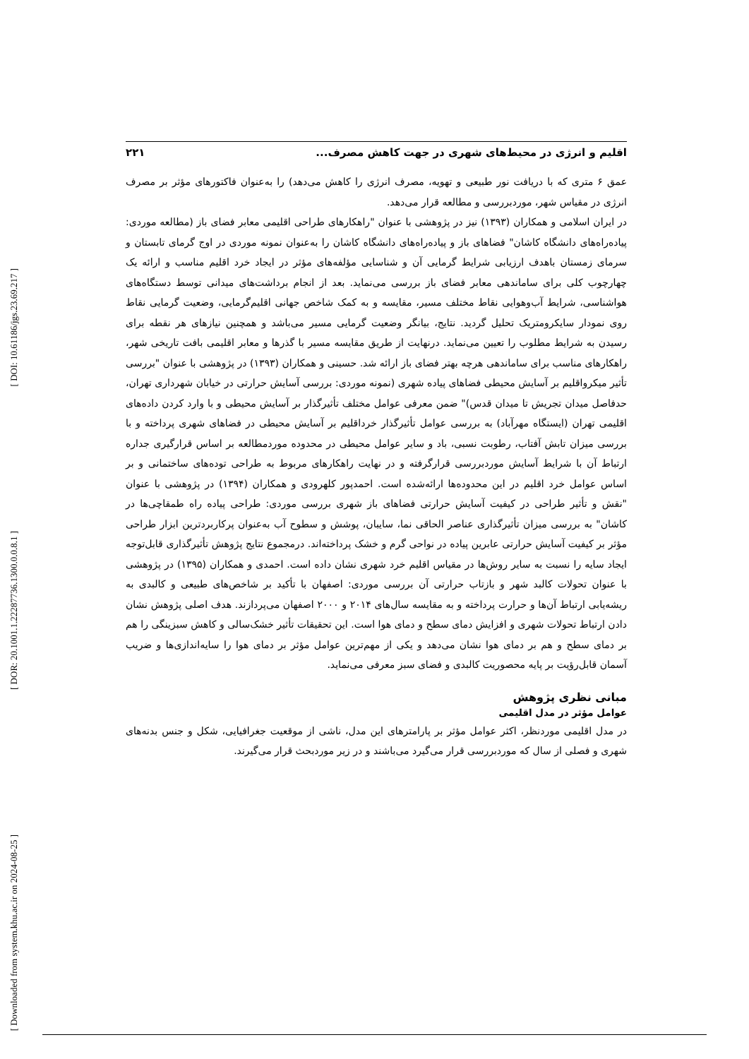[ DOI: 10.61186/jgs.23.69.217 ]
[ DOR: 20.1001.1.22287736.1300.0.0.8.1 ]
[ Downloaded from system.khu.ac.ir on 2024-08-25 ]
اقلیم و انرژی در محیط‌های شهری در جهت کاهش مصرف... ۲۲۱
عمق ۶ متری که با دریافت نور طبیعی و تهویه، مصرف انرژی را کاهش می‌دهد) را به‌عنوان فاکتورهای مؤثر بر مصرف انرژی در مقیاس شهر، موردبررسی و مطالعه قرار می‌دهد.
در ایران اسلامی و همکاران (۱۳۹۳) نیز در پژوهشی با عنوان "راهکارهای طراحی اقلیمی معابر فضای باز (مطالعه موردی: پیاده‌راه‌های دانشگاه کاشان" فضاهای باز و پیاده‌راه‌های دانشگاه کاشان را به‌عنوان نمونه موردی در اوج گرمای تابستان و سرمای زمستان باهدف ارزیابی شرایط گرمایی آن و شناسایی مؤلفه‌های مؤثر در ایجاد خرد اقلیم مناسب و ارائه یک چهارچوب کلی برای ساماندهی معابر فضای باز بررسی می‌نماید. بعد از انجام برداشت‌های میدانی توسط دستگاه‌های هواشناسی، شرایط آب‌وهوایی نقاط مختلف مسیر، مقایسه و به کمک شاخص جهانی اقلیم‌گرمایی، وضعیت گرمایی نقاط روی نمودار سایکرومتریک تحلیل گردید. نتایج، بیانگر وضعیت گرمایی مسیر می‌باشد و همچنین نیازهای هر نقطه برای رسیدن به شرایط مطلوب را تعیین می‌نماید. درنهایت از طریق مقایسه مسیر با گذرها و معابر اقلیمی بافت تاریخی شهر، راهکارهای مناسب برای ساماندهی هرچه بهتر فضای باز ارائه شد. حسینی و همکاران (۱۳۹۳) در پژوهشی با عنوان "بررسی تأثیر میکرواقلیم بر آسایش محیطی فضاهای پیاده شهری (نمونه موردی: بررسی آسایش حرارتی در خیابان شهرداری تهران، حدفاصل میدان تجریش تا میدان قدس)" ضمن معرفی عوامل مختلف تأثیرگذار بر آسایش محیطی و با وارد کردن داده‌های اقلیمی تهران (ایستگاه مهرآباد) به بررسی عوامل تأثیرگذار خرداقلیم بر آسایش محیطی در فضاهای شهری پرداخته و با بررسی میزان تابش آفتاب، رطوبت نسبی، باد و سایر عوامل محیطی در محدوده موردمطالعه بر اساس قرارگیری جداره ارتباط آن با شرایط آسایش موردبررسی قرارگرفته و در نهایت راهکارهای مربوط به طراحی توده‌های ساختمانی و بر اساس عوامل خرد اقلیم در این محدوده‌ها ارائه‌شده است. احمدپور کلهرودی و همکاران (۱۳۹۴) در پژوهشی با عنوان "نقش و تأثیر طراحی در کیفیت آسایش حرارتی فضاهای باز شهری بررسی موردی: طراحی پیاده راه طمقاچی‌ها در کاشان" به بررسی میزان تأثیرگذاری عناصر الحاقی نما، سایبان، پوشش و سطوح آب به‌عنوان پرکاربردترین ابزار طراحی مؤثر بر کیفیت آسایش حرارتی عابرین پیاده در نواحی گرم و خشک پرداخته‌اند. درمجموع نتایج پژوهش تأثیرگذاری قابل‌توجه ایجاد سایه را نسبت به سایر روش‌ها در مقیاس اقلیم خرد شهری نشان داده است. احمدی و همکاران (۱۳۹۵) در پژوهشی با عنوان تحولات کالبد شهر و بازتاب حرارتی آن بررسی موردی: اصفهان با تأکید بر شاخص‌های طبیعی و کالبدی به ریشه‌یابی ارتباط آن‌ها و حرارت پرداخته و به مقایسه سال‌های ۲۰۱۴ و ۲۰۰۰ اصفهان می‌پردازند. هدف اصلی پژوهش نشان دادن ارتباط تحولات شهری و افزایش دمای سطح و دمای هوا است. این تحقیقات تأثیر خشک‌سالی و کاهش سبزینگی را هم بر دمای سطح و هم بر دمای هوا نشان می‌دهد و یکی از مهم‌ترین عوامل مؤثر بر دمای هوا را سایه‌اندازی‌ها و ضریب آسمان قابل‌رؤیت بر پایه محصوریت کالبدی و فضای سبز معرفی می‌نماید.
مبانی نظری پژوهش
عوامل مؤثر در مدل اقلیمی
در مدل اقلیمی موردنظر، اکثر عوامل مؤثر بر پارامترهای این مدل، ناشی از موقعیت جغرافیایی، شکل و جنس بدنه‌های شهری و فصلی از سال که موردبررسی قرار می‌گیرد می‌باشند و در زیر موردبحث قرار می‌گیرند.